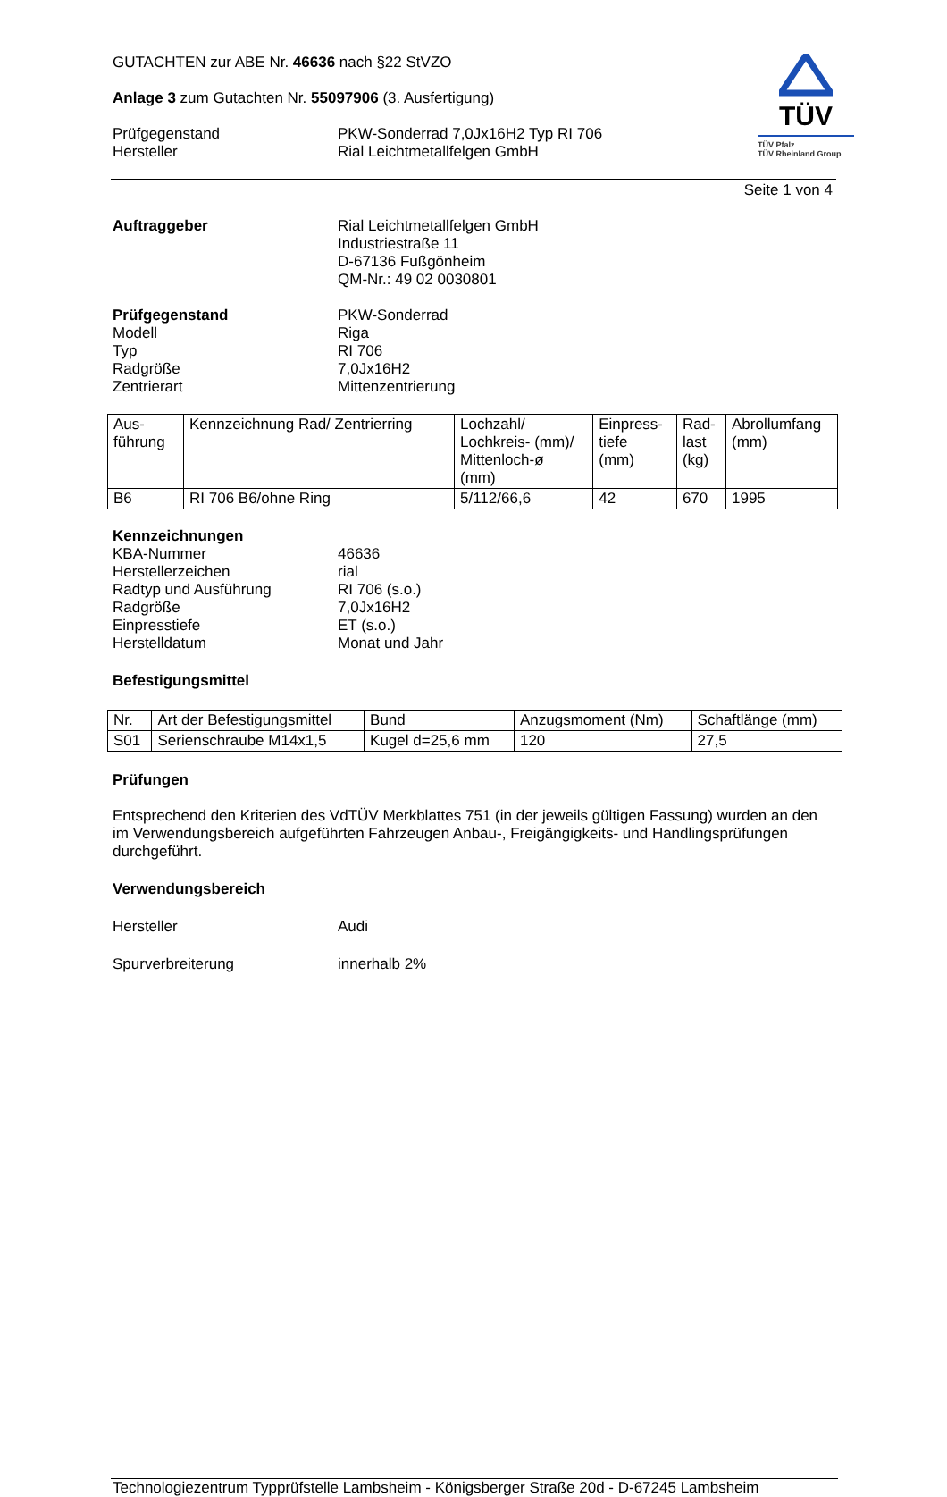TÜV
TÜV Pfalz
TÜV Rheinland Group
GUTACHTEN zur ABE Nr. 46636 nach §22 StVZO
Anlage 3 zum Gutachten Nr. 55097906 (3. Ausfertigung)
Prüfgegenstand
Hersteller
PKW-Sonderrad 7,0Jx16H2 Typ RI 706
Rial Leichtmetallfelgen GmbH
Seite 1 von 4
Auftraggeber Rial Leichtmetallfelgen GmbH
Industriestraße 11
D-67136 Fußgönheim
QM-Nr.: 49 02 0030801
Prüfgegenstand
Modell
Typ
Radgröße
Zentrierart
PKW-Sonderrad
Riga
RI 706
7,0Jx16H2
Mittenzentrierung
| Aus- führung | Kennzeichnung Rad/ Zentrierring | Lochzahl/ Lochkreis- (mm)/ Mittenloch-ø (mm) | Einpress- tiefe (mm) | Rad- last (kg) | Abrollumfang (mm) |
| --- | --- | --- | --- | --- | --- |
| B6 | RI 706 B6/ohne Ring | 5/112/66,6 | 42 | 670 | 1995 |
Kennzeichnungen
KBA-Nummer
Herstellerzeichen
Radtyp und Ausführung
Radgröße
Einpresstiefe
Herstelldatum
46636
rial
RI 706 (s.o.)
7,0Jx16H2
ET (s.o.)
Monat und Jahr
Befestigungsmittel
| Nr. | Art der Befestigungsmittel | Bund | Anzugsmoment (Nm) | Schaftlänge (mm) |
| --- | --- | --- | --- | --- |
| S01 | Serienschraube M14x1,5 | Kugel d=25,6 mm | 120 | 27,5 |
Prüfungen
Entsprechend den Kriterien des VdTÜV Merkblattes 751 (in der jeweils gültigen Fassung) wurden an den im Verwendungsbereich aufgeführten Fahrzeugen Anbau-, Freigängigkeits- und Handlingsprüfungen durchgeführt.
Verwendungsbereich
Hersteller Audi
Spurverbreiterung innerhalb 2%
Technologiezentrum Typprüfstelle Lambsheim - Königsberger Straße 20d - D-67245 Lambsheim